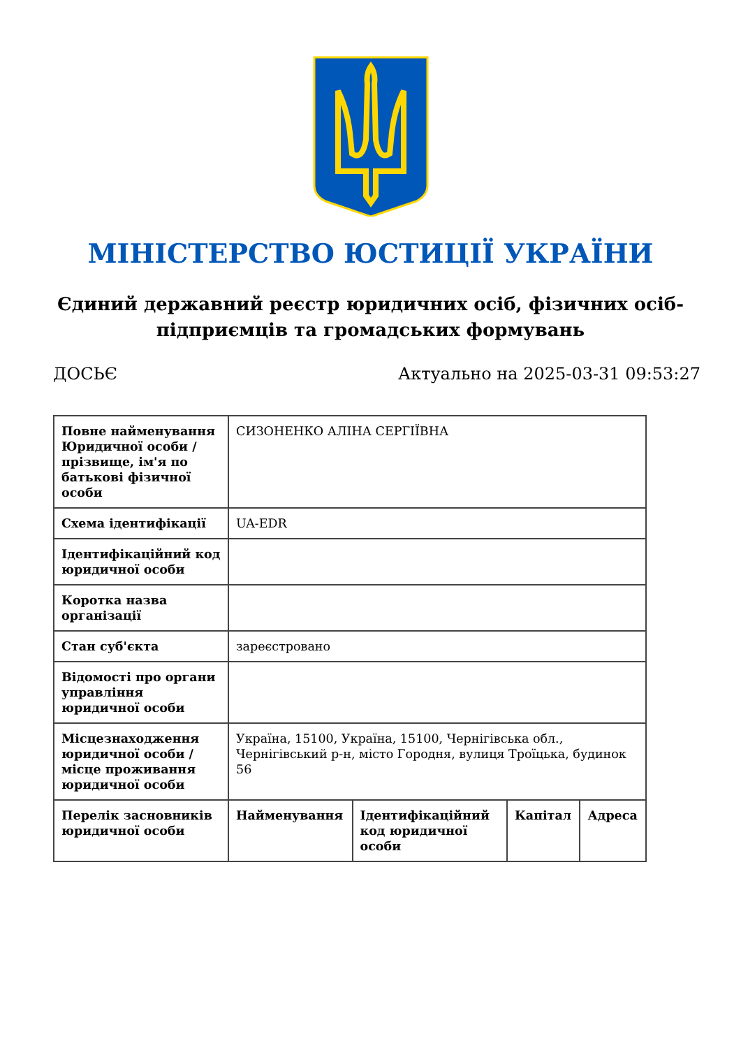МІНІСТЕРСТВО ЮСТИЦІЇ УКРАЇНИ
Єдиний державний реєстр юридичних осіб, фізичних осіб-підприємців та громадських формувань
ДОСЬЄ Актуально на 2025-03-31 09:53:27
| Повне найменування Юридичної особи / прізвище, ім'я по батькові фізичної особи | СИЗОНЕНКО АЛІНА СЕРГІЇВНА | | | |
| Схема ідентифікації | UA-EDR | | | |
| Ідентифікаційний код юридичної особи | | | | |
| Коротка назва організації | | | | |
| Стан суб'єкта | зареєстровано | | | |
| Відомості про органи управління юридичної особи | | | | |
| Місцезнаходження юридичної особи / місце проживання юридичної особи | Україна, 15100, Україна, 15100, Чернігівська обл., Чернігівський р-н, місто Городня, вулиця Троїцька, будинок 56 | | | |
| Перелік засновників юридичної особи | Найменування | Ідентифікаційний код юридичної особи | Капітал | Адреса |